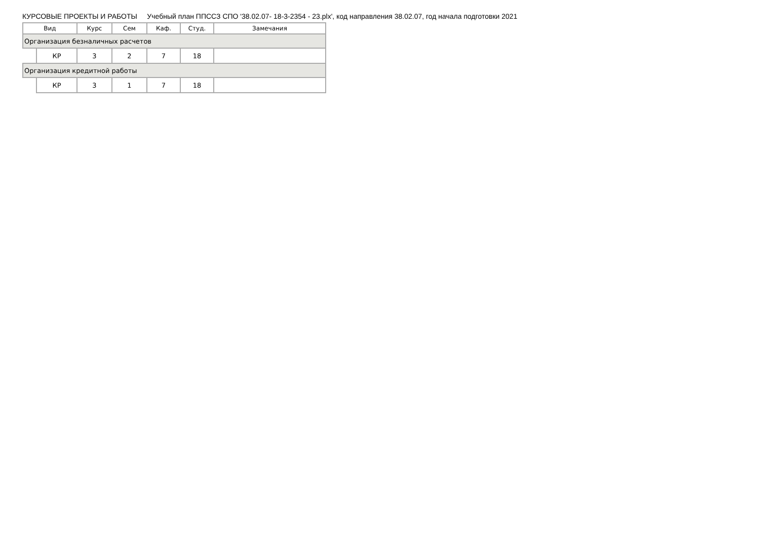КУРСОВЫЕ ПРОЕКТЫ И РАБОТЫ Учебный план ППССЗ СПО '38.02.07- 18-3-2354 - 23.plx', код направления 38.02.07, год начала подготовки 2021
| Вид | | Курс | Сем | Каф. | Студ. | Замечания |
| --- | --- | --- | --- | --- | --- | --- |
| Организация безналичных расчетов | | | | | | |
| | КР | 3 | 2 | 7 | 18 | |
| Организация кредитной работы | | | | | | |
| | КР | 3 | 1 | 7 | 18 | |